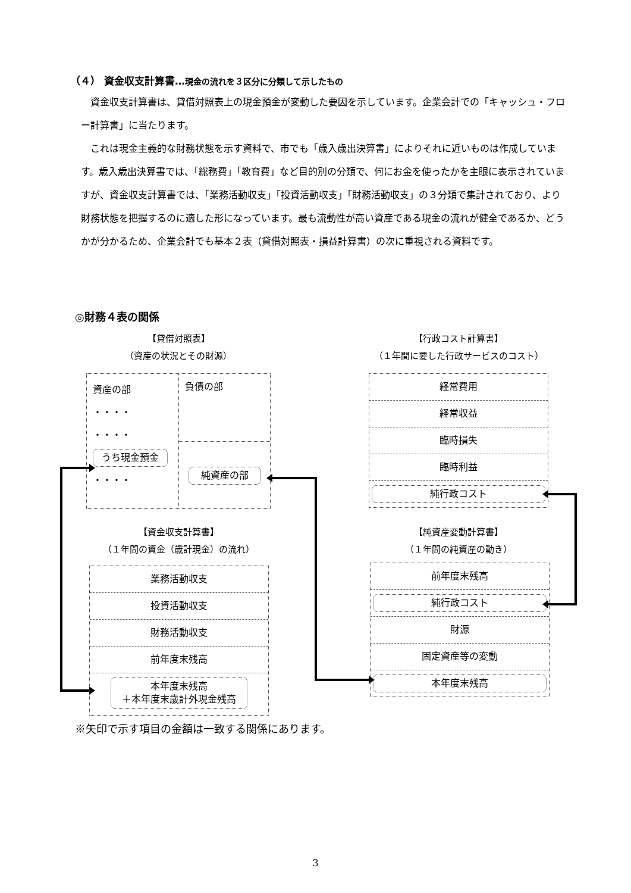（４） 資金収支計算書…現金の流れを３区分に分類して示したもの
資金収支計算書は、貸借対照表上の現金預金が変動した要因を示しています。企業会計での「キャッシュ・フロー計算書」に当たります。
これは現金主義的な財務状態を示す資料で、市でも「歳入歳出決算書」によりそれに近いものは作成しています。歳入歳出決算書では、「総務費」「教育費」など目的別の分類で、何にお金を使ったかを主眼に表示されていますが、資金収支計算書では、「業務活動収支」「投資活動収支」「財務活動収支」の３分類で集計されており、より財務状態を把握するのに適した形になっています。最も流動性が高い資産である現金の流れが健全であるか、どうかが分かるため、企業会計でも基本２表（貸借対照表・損益計算書）の次に重視される資料です。
◎財務４表の関係
【貸借対照表】
（資産の状況とその財源）
資産の部
・・・・
・・・・
うち現金預金
・・・・
負債の部
純資産の部
【資金収支計算書】
（１年間の資金（歳計現金）の流れ）
業務活動収支
投資活動収支
財務活動収支
前年度末残高
本年度末残高
＋本年度末歳計外現金残高
【行政コスト計算書】
（１年間に要した行政サービスのコスト）
経常費用
経常収益
臨時損失
臨時利益
純行政コスト
【純資産変動計算書】
（１年間の純資産の動き）
前年度末残高
純行政コスト
財源
固定資産等の変動
本年度末残高
※矢印で示す項目の金額は一致する関係にあります。
3